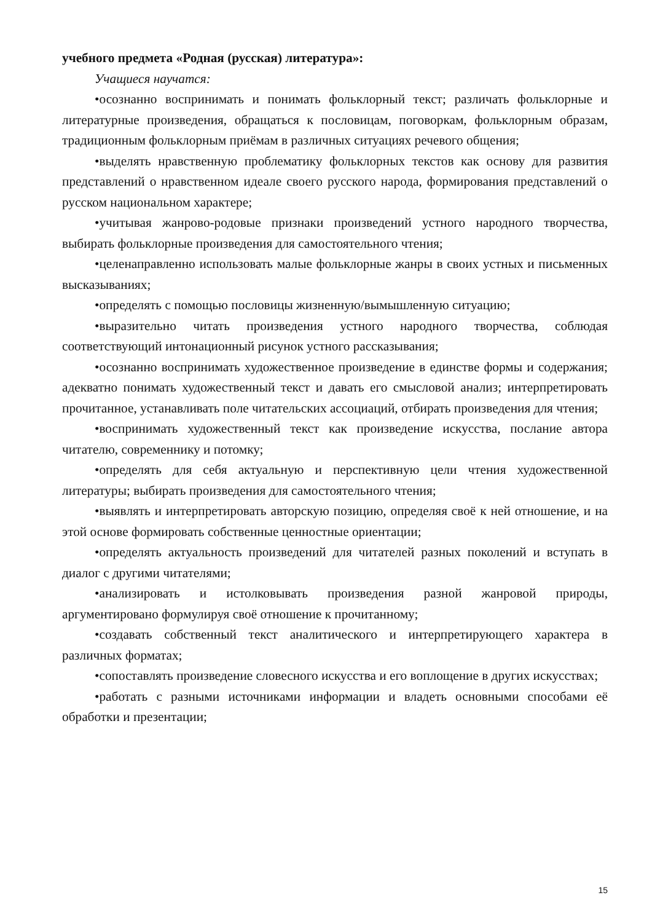учебного предмета «Родная (русская) литература»:
Учащиеся научатся:
•осознанно воспринимать и понимать фольклорный текст; различать фольклорные и литературные произведения, обращаться к пословицам, поговоркам, фольклорным образам, традиционным фольклорным приёмам в различных ситуациях речевого общения;
•выделять нравственную проблематику фольклорных текстов как основу для развития представлений о нравственном идеале своего русского народа, формирования представлений о русском национальном характере;
•учитывая жанрово-родовые признаки произведений устного народного творчества, выбирать фольклорные произведения для самостоятельного чтения;
•целенаправленно использовать малые фольклорные жанры в своих устных и письменных высказываниях;
•определять с помощью пословицы жизненную/вымышленную ситуацию;
•выразительно читать произведения устного народного творчества, соблюдая соответствующий интонационный рисунок устного рассказывания;
•осознанно воспринимать художественное произведение в единстве формы и содержания; адекватно понимать художественный текст и давать его смысловой анализ; интерпретировать прочитанное, устанавливать поле читательских ассоциаций, отбирать произведения для чтения;
•воспринимать художественный текст как произведение искусства, послание автора читателю, современнику и потомку;
•определять для себя актуальную и перспективную цели чтения художественной литературы; выбирать произведения для самостоятельного чтения;
•выявлять и интерпретировать авторскую позицию, определяя своё к ней отношение, и на этой основе формировать собственные ценностные ориентации;
•определять актуальность произведений для читателей разных поколений и вступать в диалог с другими читателями;
•анализировать и истолковывать произведения разной жанровой природы, аргументировано формулируя своё отношение к прочитанному;
•создавать собственный текст аналитического и интерпретирующего характера в различных форматах;
•сопоставлять произведение словесного искусства и его воплощение в других искусствах;
•работать с разными источниками информации и владеть основными способами её обработки и презентации;
15